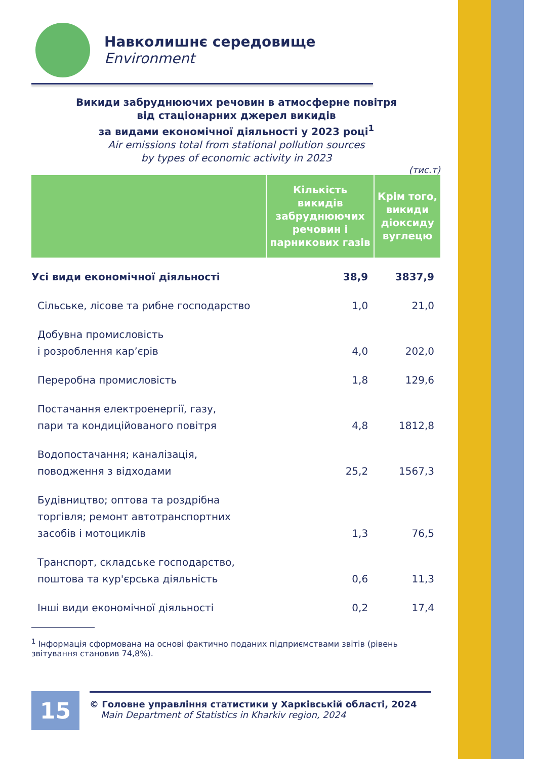Навколишнє середовище
Environment
Викиди забруднюючих речовин в атмосферне повітря
від стаціонарних джерел викидів
за видами економічної діяльності у 2023 році<sup>1</sup>
Air emissions total from stational pollution sources
by types of economic activity in 2023
(тис.т)
| | Кількість викидів забруднюючих речовин і парникових газів | Крім того, викиди діоксиду вуглецю |
| --- | --- | --- |
| Усі види економічної діяльності | 38,9 | 3837,9 |
| Сільське, лісове та рибне господарство | 1,0 | 21,0 |
| Добувна промисловість і розроблення кар’єрів | 4,0 | 202,0 |
| Переробна промисловість | 1,8 | 129,6 |
| Постачання електроенергії, газу, пари та кондиційованого повітря | 4,8 | 1812,8 |
| Водопостачання; каналізація, поводження з відходами | 25,2 | 1567,3 |
| Будівництво; оптова та роздрібна торгівля; ремонт автотранспортних засобів і мотоциклів | 1,3 | 76,5 |
| Транспорт, складське господарство, поштова та кур'єрська діяльність | 0,6 | 11,3 |
| Інші види економічної діяльності | 0,2 | 17,4 |
<sup>1</sup> Інформація сформована на основі фактично поданих підприємствами звітів (рівень звітування становив 74,8%).
15
© Головне управління статистики у Харківській області, 2024
Main Department of Statistics in Kharkiv region, 2024